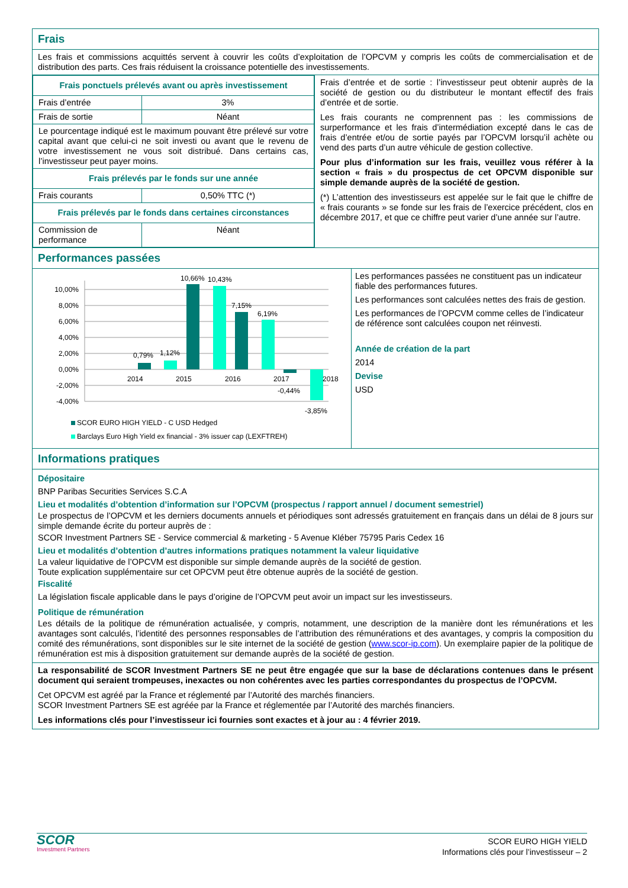Frais
Les frais et commissions acquittés servent à couvrir les coûts d’exploitation de l’OPCVM y compris les coûts de commercialisation et de distribution des parts. Ces frais réduisent la croissance potentielle des investissements.
| Frais ponctuels prélevés avant ou après investissement | |
| Frais d’entrée | 3% |
| Frais de sortie | Néant |
| Le pourcentage indiqué est le maximum pouvant être prélevé sur votre capital avant que celui-ci ne soit investi ou avant que le revenu de votre investissement ne vous soit distribué. Dans certains cas, l’investisseur peut payer moins. | |
| Frais prélevés par le fonds sur une année | |
| Frais courants | 0,50% TTC (*) |
| Frais prélevés par le fonds dans certaines circonstances | |
| Commission de performance | Néant |
Frais d’entrée et de sortie : l’investisseur peut obtenir auprès de la société de gestion ou du distributeur le montant effectif des frais d’entrée et de sortie.
Les frais courants ne comprennent pas : les commissions de surperformance et les frais d’intermédiation excepté dans le cas de frais d’entrée et/ou de sortie payés par l’OPCVM lorsqu’il achète ou vend des parts d’un autre véhicule de gestion collective.
Pour plus d’information sur les frais, veuillez vous référer à la section « frais » du prospectus de cet OPCVM disponible sur simple demande auprès de la société de gestion.
(*) L’attention des investisseurs est appelée sur le fait que le chiffre de « frais courants » se fonde sur les frais de l’exercice précédent, clos en décembre 2017, et que ce chiffre peut varier d’une année sur l’autre.
Performances passées
10,00%
8,00%
6,00%
4,00%
2,00%
0,00%
-2,00%
-4,00%
2014
2015
2016
2017
2018
0,79%
1,12%
10,66%
10,43%
7,15%
6,19%
-0,44%
-3,85%
SCOR EURO HIGH YIELD - C USD Hedged
Barclays Euro High Yield ex financial - 3% issuer cap (LEXFTREH)
Les performances passées ne constituent pas un indicateur fiable des performances futures.
Les performances sont calculées nettes des frais de gestion.
Les performances de l’OPCVM comme celles de l’indicateur de référence sont calculées coupon net réinvesti.
Année de création de la part
2014
Devise
USD
Informations pratiques
Dépositaire
BNP Paribas Securities Services S.C.A
Lieu et modalités d’obtention d’information sur l’OPCVM (prospectus / rapport annuel / document semestriel)
Le prospectus de l’OPCVM et les derniers documents annuels et périodiques sont adressés gratuitement en français dans un délai de 8 jours sur simple demande écrite du porteur auprès de :
SCOR Investment Partners SE - Service commercial & marketing - 5 Avenue Kléber 75795 Paris Cedex 16
Lieu et modalités d’obtention d’autres informations pratiques notamment la valeur liquidative
La valeur liquidative de l’OPCVM est disponible sur simple demande auprès de la société de gestion.
Toute explication supplémentaire sur cet OPCVM peut être obtenue auprès de la société de gestion.
Fiscalité
La législation fiscale applicable dans le pays d’origine de l’OPCVM peut avoir un impact sur les investisseurs.
Politique de rémunération
Les détails de la politique de rémunération actualisée, y compris, notamment, une description de la manière dont les rémunérations et les avantages sont calculés, l’identité des personnes responsables de l’attribution des rémunérations et des avantages, y compris la composition du comité des rémunérations, sont disponibles sur le site internet de la société de gestion (www.scor-ip.com). Un exemplaire papier de la politique de rémunération est mis à disposition gratuitement sur demande auprès de la société de gestion.
La responsabilité de SCOR Investment Partners SE ne peut être engagée que sur la base de déclarations contenues dans le présent document qui seraient trompeuses, inexactes ou non cohérentes avec les parties correspondantes du prospectus de l’OPCVM.
Cet OPCVM est agréé par la France et réglementé par l’Autorité des marchés financiers.
SCOR Investment Partners SE est agréée par la France et réglementée par l’Autorité des marchés financiers.
Les informations clés pour l’investisseur ici fournies sont exactes et à jour au : 4 février 2019.
SCOR
Investment Partners
SCOR EURO HIGH YIELD
Informations clés pour l’investisseur – 2